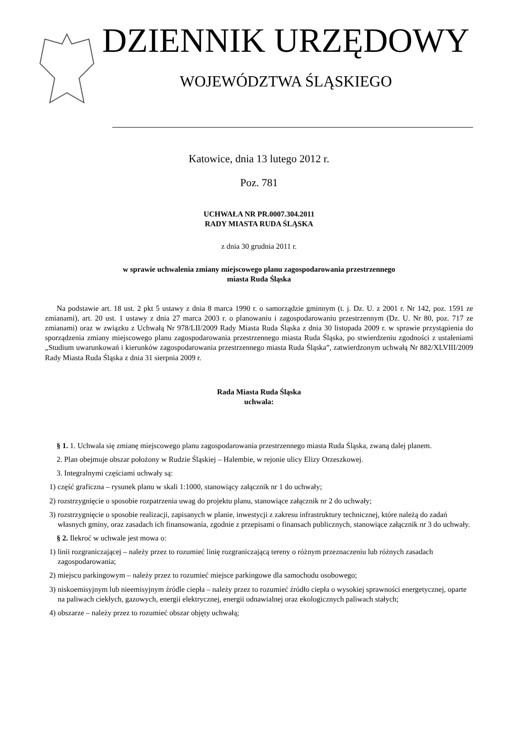DZIENNIK URZĘDOWY
WOJEWÓDZTWA ŚLĄSKIEGO
Katowice, dnia 13 lutego 2012 r.
Poz. 781
UCHWAŁA NR PR.0007.304.2011
RADY MIASTA RUDA ŚLĄSKA
z dnia 30 grudnia 2011 r.
w sprawie uchwalenia zmiany miejscowego planu zagospodarowania przestrzennego
miasta Ruda Śląska
Na podstawie art. 18 ust. 2 pkt 5 ustawy z dnia 8 marca 1990 r. o samorządzie gminnym (t. j. Dz. U. z 2001 r. Nr 142, poz. 1591 ze zmianami), art. 20 ust. 1 ustawy z dnia 27 marca 2003 r. o planowaniu i zagospodarowaniu przestrzennym (Dz. U. Nr 80, poz. 717 ze zmianami) oraz w związku z Uchwałą Nr 978/LII/2009 Rady Miasta Ruda Śląska z dnia 30 listopada 2009 r. w sprawie przystąpienia do sporządzenia zmiany miejscowego planu zagospodarowania przestrzennego miasta Ruda Śląska, po stwierdzeniu zgodności z ustaleniami „Studium uwarunkowań i kierunków zagospodarowania przestrzennego miasta Ruda Śląska”, zatwierdzonym uchwałą Nr 882/XLVIII/2009 Rady Miasta Ruda Śląska z dnia 31 sierpnia 2009 r.
Rada Miasta Ruda Śląska
uchwala:
§ 1. 1. Uchwala się zmianę miejscowego planu zagospodarowania przestrzennego miasta Ruda Śląska, zwaną dalej planem.
2. Plan obejmuje obszar położony w Rudzie Śląskiej – Halembie, w rejonie ulicy Elizy Orzeszkowej.
3. Integralnymi częściami uchwały są:
1) część graficzna – rysunek planu w skali 1:1000, stanowiący załącznik nr 1 do uchwały;
2) rozstrzygnięcie o sposobie rozpatrzenia uwag do projektu planu, stanowiące załącznik nr 2 do uchwały;
3) rozstrzygnięcie o sposobie realizacji, zapisanych w planie, inwestycji z zakresu infrastruktury technicznej, które należą do zadań własnych gminy, oraz zasadach ich finansowania, zgodnie z przepisami o finansach publicznych, stanowiące załącznik nr 3 do uchwały.
§ 2. Ilekroć w uchwale jest mowa o:
1) linii rozgraniczającej – należy przez to rozumieć linię rozgraniczającą tereny o różnym przeznaczeniu lub różnych zasadach zagospodarowania;
2) miejscu parkingowym – należy przez to rozumieć miejsce parkingowe dla samochodu osobowego;
3) niskoemisyjnym lub nieemisyjnym źródle ciepła – należy przez to rozumieć źródło ciepła o wysokiej sprawności energetycznej, oparte na paliwach ciekłych, gazowych, energii elektrycznej, energii odnawialnej oraz ekologicznych paliwach stałych;
4) obszarze – należy przez to rozumieć obszar objęty uchwałą;